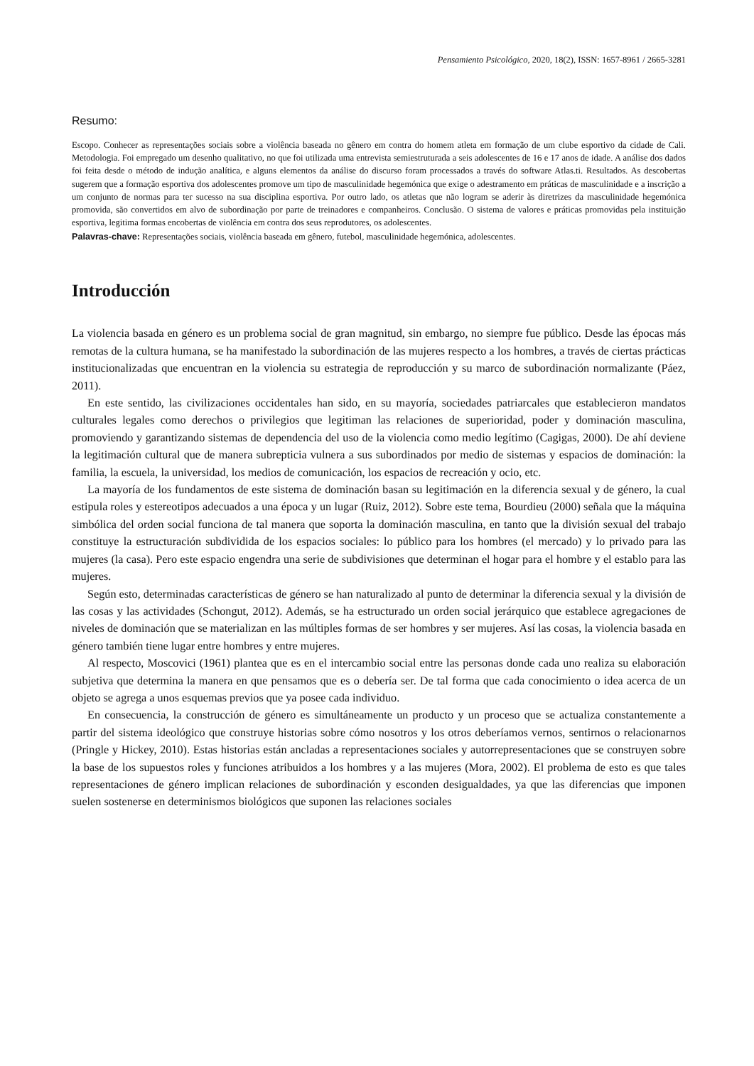Pensamiento Psicológico, 2020, 18(2), ISSN: 1657-8961 / 2665-3281
Resumo:
Escopo. Conhecer as representações sociais sobre a violência baseada no gênero em contra do homem atleta em formação de um clube esportivo da cidade de Cali. Metodologia. Foi empregado um desenho qualitativo, no que foi utilizada uma entrevista semiestruturada a seis adolescentes de 16 e 17 anos de idade. A análise dos dados foi feita desde o método de indução analítica, e alguns elementos da análise do discurso foram processados a través do software Atlas.ti. Resultados. As descobertas sugerem que a formação esportiva dos adolescentes promove um tipo de masculinidade hegemónica que exige o adestramento em práticas de masculinidade e a inscrição a um conjunto de normas para ter sucesso na sua disciplina esportiva. Por outro lado, os atletas que não logram se aderir às diretrizes da masculinidade hegemónica promovida, são convertidos em alvo de subordinação por parte de treinadores e companheiros. Conclusão. O sistema de valores e práticas promovidas pela instituição esportiva, legitima formas encobertas de violência em contra dos seus reprodutores, os adolescentes.
Palavras-chave: Representações sociais, violência baseada em gênero, futebol, masculinidade hegemónica, adolescentes.
Introducción
La violencia basada en género es un problema social de gran magnitud, sin embargo, no siempre fue público. Desde las épocas más remotas de la cultura humana, se ha manifestado la subordinación de las mujeres respecto a los hombres, a través de ciertas prácticas institucionalizadas que encuentran en la violencia su estrategia de reproducción y su marco de subordinación normalizante (Páez, 2011).
En este sentido, las civilizaciones occidentales han sido, en su mayoría, sociedades patriarcales que establecieron mandatos culturales legales como derechos o privilegios que legitiman las relaciones de superioridad, poder y dominación masculina, promoviendo y garantizando sistemas de dependencia del uso de la violencia como medio legítimo (Cagigas, 2000). De ahí deviene la legitimación cultural que de manera subrepticia vulnera a sus subordinados por medio de sistemas y espacios de dominación: la familia, la escuela, la universidad, los medios de comunicación, los espacios de recreación y ocio, etc.
La mayoría de los fundamentos de este sistema de dominación basan su legitimación en la diferencia sexual y de género, la cual estipula roles y estereotipos adecuados a una época y un lugar (Ruiz, 2012). Sobre este tema, Bourdieu (2000) señala que la máquina simbólica del orden social funciona de tal manera que soporta la dominación masculina, en tanto que la división sexual del trabajo constituye la estructuración subdividida de los espacios sociales: lo público para los hombres (el mercado) y lo privado para las mujeres (la casa). Pero este espacio engendra una serie de subdivisiones que determinan el hogar para el hombre y el establo para las mujeres.
Según esto, determinadas características de género se han naturalizado al punto de determinar la diferencia sexual y la división de las cosas y las actividades (Schongut, 2012). Además, se ha estructurado un orden social jerárquico que establece agregaciones de niveles de dominación que se materializan en las múltiples formas de ser hombres y ser mujeres. Así las cosas, la violencia basada en género también tiene lugar entre hombres y entre mujeres.
Al respecto, Moscovici (1961) plantea que es en el intercambio social entre las personas donde cada uno realiza su elaboración subjetiva que determina la manera en que pensamos que es o debería ser. De tal forma que cada conocimiento o idea acerca de un objeto se agrega a unos esquemas previos que ya posee cada individuo.
En consecuencia, la construcción de género es simultáneamente un producto y un proceso que se actualiza constantemente a partir del sistema ideológico que construye historias sobre cómo nosotros y los otros deberíamos vernos, sentirnos o relacionarnos (Pringle y Hickey, 2010). Estas historias están ancladas a representaciones sociales y autorrepresentaciones que se construyen sobre la base de los supuestos roles y funciones atribuidos a los hombres y a las mujeres (Mora, 2002). El problema de esto es que tales representaciones de género implican relaciones de subordinación y esconden desigualdades, ya que las diferencias que imponen suelen sostenerse en determinismos biológicos que suponen las relaciones sociales